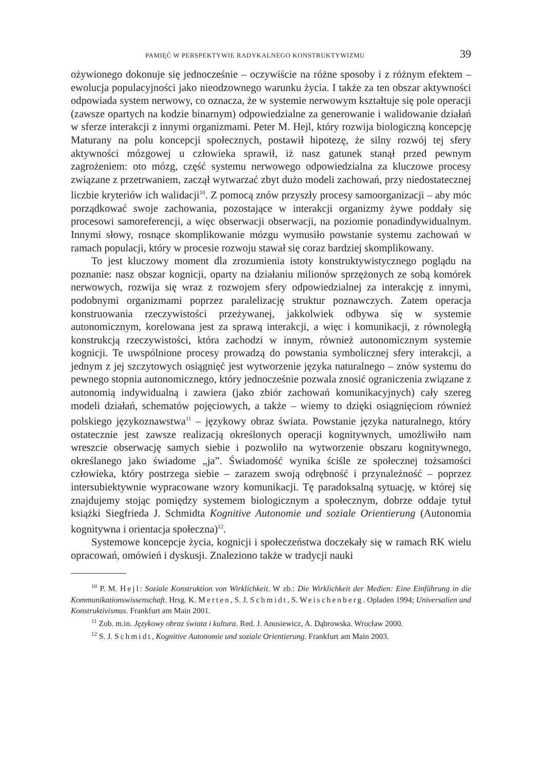PAMIĘĆ W PERSPEKTYWIE RADYKALNEGO KONSTRUKTYWIZMU 39
ożywionego dokonuje się jednocześnie – oczywiście na różne sposoby i z różnym efektem – ewolucja populacyjności jako nieodzownego warunku życia. I także za ten obszar aktywności odpowiada system nerwowy, co oznacza, że w systemie nerwowym kształtuje się pole operacji (zawsze opartych na kodzie binarnym) odpowiedzialne za generowanie i walidowanie działań w sferze interakcji z innymi organizmami. Peter M. Hejl, który rozwija biologiczną koncepcję Maturany na polu koncepcji społecznych, postawił hipotezę, że silny rozwój tej sfery aktywności mózgowej u człowieka sprawił, iż nasz gatunek stanął przed pewnym zagrożeniem: oto mózg, część systemu nerwowego odpowiedzialna za kluczowe procesy związane z przetrwaniem, zaczął wytwarzać zbyt dużo modeli zachowań, przy niedostatecznej liczbie kryteriów ich walidacji<sup>10</sup>. Z pomocą znów przyszły procesy samoorganizacji – aby móc porządkować swoje zachowania, pozostające w interakcji organizmy żywe poddały się procesowi samoreferencji, a więc obserwacji obserwacji, na poziomie ponadindywidualnym. Innymi słowy, rosnące skomplikowanie mózgu wymusiło powstanie systemu zachowań w ramach populacji, który w procesie rozwoju stawał się coraz bardziej skomplikowany.
To jest kluczowy moment dla zrozumienia istoty konstruktywistycznego poglądu na poznanie: nasz obszar kognicji, oparty na działaniu milionów sprzężonych ze sobą komórek nerwowych, rozwija się wraz z rozwojem sfery odpowiedzialnej za interakcję z innymi, podobnymi organizmami poprzez paralelizację struktur poznawczych. Zatem operacja konstruowania rzeczywistości przeżywanej, jakkolwiek odbywa się w systemie autonomicznym, korelowana jest za sprawą interakcji, a więc i komunikacji, z równoległą konstrukcją rzeczywistości, która zachodzi w innym, również autonomicznym systemie kognicji. Te uwspólnione procesy prowadzą do powstania symbolicznej sfery interakcji, a jednym z jej szczytowych osiągnięć jest wytworzenie języka naturalnego – znów systemu do pewnego stopnia autonomicznego, który jednocześnie pozwala znosić ograniczenia związane z autonomią indywidualną i zawiera (jako zbiór zachowań komunikacyjnych) cały szereg modeli działań, schematów pojęciowych, a także – wiemy to dzięki osiągnięciom również polskiego językoznawstwa<sup>11</sup> – językowy obraz świata. Powstanie języka naturalnego, który ostatecznie jest zawsze realizacją określonych operacji kognitywnych, umożliwiło nam wreszcie obserwację samych siebie i pozwoliło na wytworzenie obszaru kognitywnego, określanego jako świadome „ja”. Świadomość wynika ściśle ze społecznej tożsamości człowieka, który postrzega siebie – zarazem swoją odrębność i przynależność – poprzez intersubiektywnie wypracowane wzory komunikacji. Tę paradoksalną sytuację, w której się znajdujemy stojąc pomiędzy systemem biologicznym a społecznym, dobrze oddaje tytuł książki Siegfrieda J. Schmidta Kognitive Autonomie und soziale Orientierung (Autonomia kognitywna i orientacja społeczna)<sup>12</sup>.
Systemowe koncepcje życia, kognicji i społeczeństwa doczekały się w ramach RK wielu opracowań, omówień i dyskusji. Znaleziono także w tradycji nauki
<sup>10</sup> P. M. Hejl: Soziale Konstruktion von Wirklichkeit. W zb.: Die Wirklichkeit der Medien: Eine Einführung in die Kommunikationswissenschaft. Hrsg. K. Merten, S. J. Schmidt, S. Weischenberg. Opladen 1994; Universalien und Konstruktivismus. Frankfurt am Main 2001.
<sup>11</sup> Zob. m.in. Językowy obraz świata i kultura. Red. J. Anusiewicz, A. Dąbrowska. Wrocław 2000.
<sup>12</sup> S. J. Schmidt, Kognitive Autonomie und soziale Orientierung. Frankfurt am Main 2003.